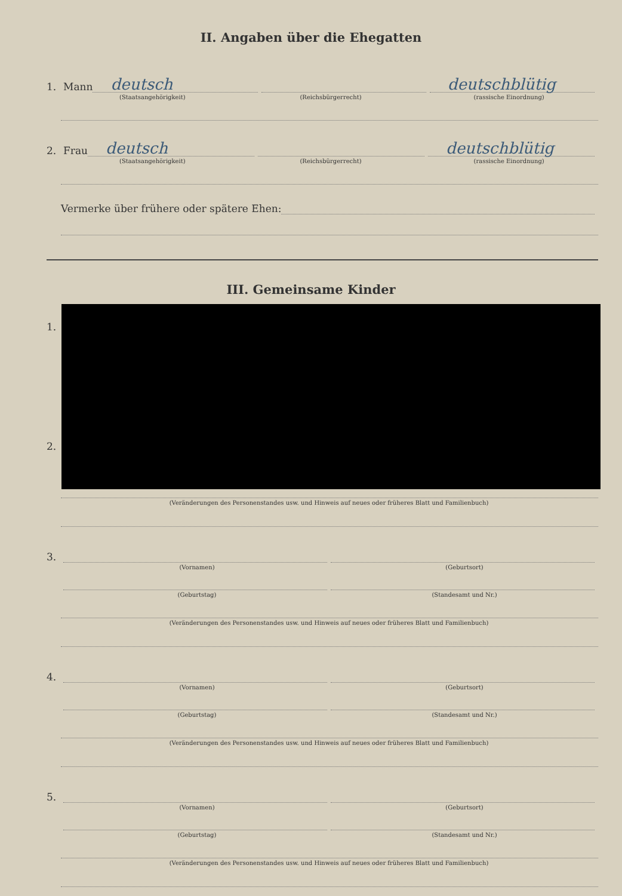II. Angaben über die Ehegatten
1. Mann
deutsch
deutschblütig
(Staatsangehörigkeit) (Reichsbürgerrecht) (rassische Einordnung)
2. Frau
deutsch
deutschblütig
(Staatsangehörigkeit) (Reichsbürgerrecht) (rassische Einordnung)
Vermerke über frühere oder spätere Ehen:
III. Gemeinsame Kinder
1.
2.
(Veränderungen des Personenstandes usw. und Hinweis auf neues oder früheres Blatt und Familienbuch)
3.
(Vornamen) (Geburtsort)
(Geburtstag) (Standesamt und Nr.)
(Veränderungen des Personenstandes usw. und Hinweis auf neues oder früheres Blatt und Familienbuch)
4.
(Vornamen) (Geburtsort)
(Geburtstag) (Standesamt und Nr.)
(Veränderungen des Personenstandes usw. und Hinweis auf neues oder früheres Blatt und Familienbuch)
5.
(Vornamen) (Geburtsort)
(Geburtstag) (Standesamt und Nr.)
(Veränderungen des Personenstandes usw. und Hinweis auf neues oder früheres Blatt und Familienbuch)